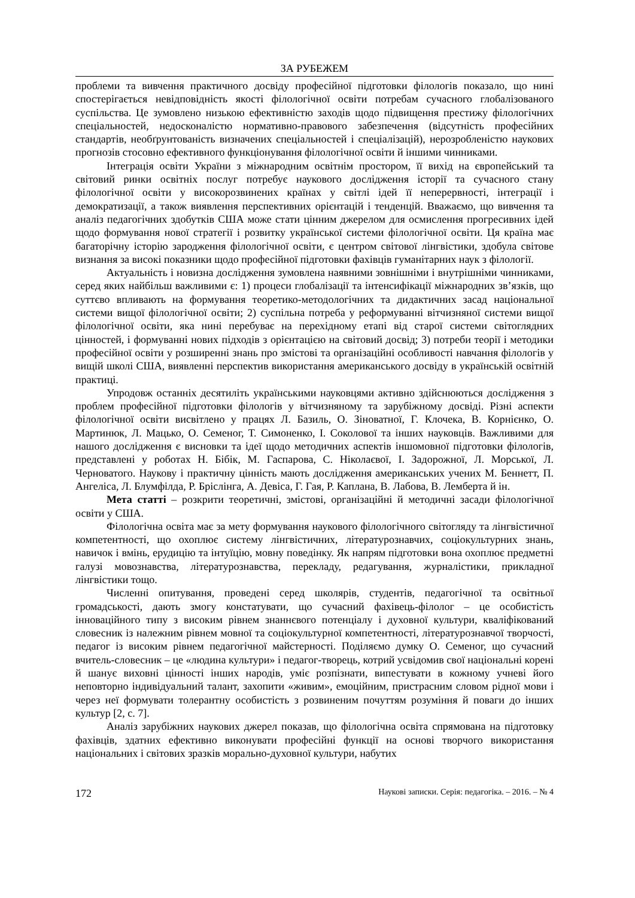ЗА РУБЕЖЕМ
проблеми та вивчення практичного досвіду професійної підготовки філологів показало, що нині спостерігається невідповідність якості філологічної освіти потребам сучасного глобалізованого суспільства. Це зумовлено низькою ефективністю заходів щодо підвищення престижу філологічних спеціальностей, недосконалістю нормативно-правового забезпечення (відсутність професійних стандартів, необґрунтованість визначених спеціальностей і спеціалізацій), нерозробленістю наукових прогнозів стосовно ефективного функціонування філологічної освіти й іншими чинниками.
Інтеграція освіти України з міжнародним освітнім простором, її вихід на європейський та світовий ринки освітніх послуг потребує наукового дослідження історії та сучасного стану філологічної освіти у високорозвинених країнах у світлі ідей її неперервності, інтеграції і демократизації, а також виявлення перспективних орієнтацій і тенденцій. Вважаємо, що вивчення та аналіз педагогічних здобутків США може стати цінним джерелом для осмислення прогресивних ідей щодо формування нової стратегії і розвитку української системи філологічної освіти. Ця країна має багаторічну історію зародження філологічної освіти, є центром світової лінгвістики, здобула світове визнання за високі показники щодо професійної підготовки фахівців гуманітарних наук з філології.
Актуальність і новизна дослідження зумовлена наявними зовнішніми і внутрішніми чинниками, серед яких найбільш важливими є: 1) процеси глобалізації та інтенсифікації міжнародних зв’язків, що суттєво впливають на формування теоретико-методологічних та дидактичних засад національної системи вищої філологічної освіти; 2) суспільна потреба у реформуванні вітчизняної системи вищої філологічної освіти, яка нині перебуває на перехідному етапі від старої системи світоглядних цінностей, і формуванні нових підходів з орієнтацією на світовий досвід; 3) потреби теорії і методики професійної освіти у розширенні знань про змістові та організаційні особливості навчання філологів у вищій школі США, виявленні перспектив використання американського досвіду в українській освітній практиці.
Упродовж останніх десятиліть українськими науковцями активно здійснюються дослідження з проблем професійної підготовки філологів у вітчизняному та зарубіжному досвіді. Різні аспекти філологічної освіти висвітлено у працях Л. Базиль, О. Зіноватної, Г. Клочека, В. Корнієнко, О. Мартинюк, Л. Мацько, О. Семеног, Т. Симоненко, І. Соколової та інших науковців. Важливими для нашого дослідження є висновки та ідеї щодо методичних аспектів іншомовної підготовки філологів, представлені у роботах Н. Бібік, М. Гаспарова, С. Ніколаєвої, І. Задорожної, Л. Морської, Л. Черноватого. Наукову і практичну цінність мають дослідження американських учених М. Беннетт, П. Ангеліса, Л. Блумфілда, Р. Бріслінга, А. Девіса, Г. Гая, Р. Каплана, В. Лабова, В. Лемберта й ін.
Мета статті – розкрити теоретичні, змістові, організаційні й методичні засади філологічної освіти у США.
Філологічна освіта має за мету формування наукового філологічного світогляду та лінгвістичної компетентності, що охоплює систему лінгвістичних, літературознавчих, соціокультурних знань, навичок і вмінь, ерудицію та інтуїцію, мовну поведінку. Як напрям підготовки вона охоплює предметні галузі мовознавства, літературознавства, перекладу, редагування, журналістики, прикладної лінгвістики тощо.
Численні опитування, проведені серед школярів, студентів, педагогічної та освітньої громадськості, дають змогу констатувати, що сучасний фахівець-філолог – це особистість інноваційного типу з високим рівнем знаннєвого потенціалу і духовної культури, кваліфікований словесник із належним рівнем мовної та соціокультурної компетентності, літературознавчої творчості, педагог із високим рівнем педагогічної майстерності. Поділяємо думку О. Семеног, що сучасний вчитель-словесник – це «людина культури» і педагог-творець, котрий усвідомив свої національні корені й шанує виховні цінності інших народів, уміє розпізнати, випестувати в кожному учневі його неповторно індивідуальний талант, захопити «живим», емоційним, пристрасним словом рідної мови і через неї формувати толерантну особистість з розвиненим почуттям розуміння й поваги до інших культур [2, с. 7].
Аналіз зарубіжних наукових джерел показав, що філологічна освіта спрямована на підготовку фахівців, здатних ефективно виконувати професійні функції на основі творчого використання національних і світових зразків морально-духовної культури, набутих
172 Наукові записки. Серія: педагогіка. – 2016. – № 4